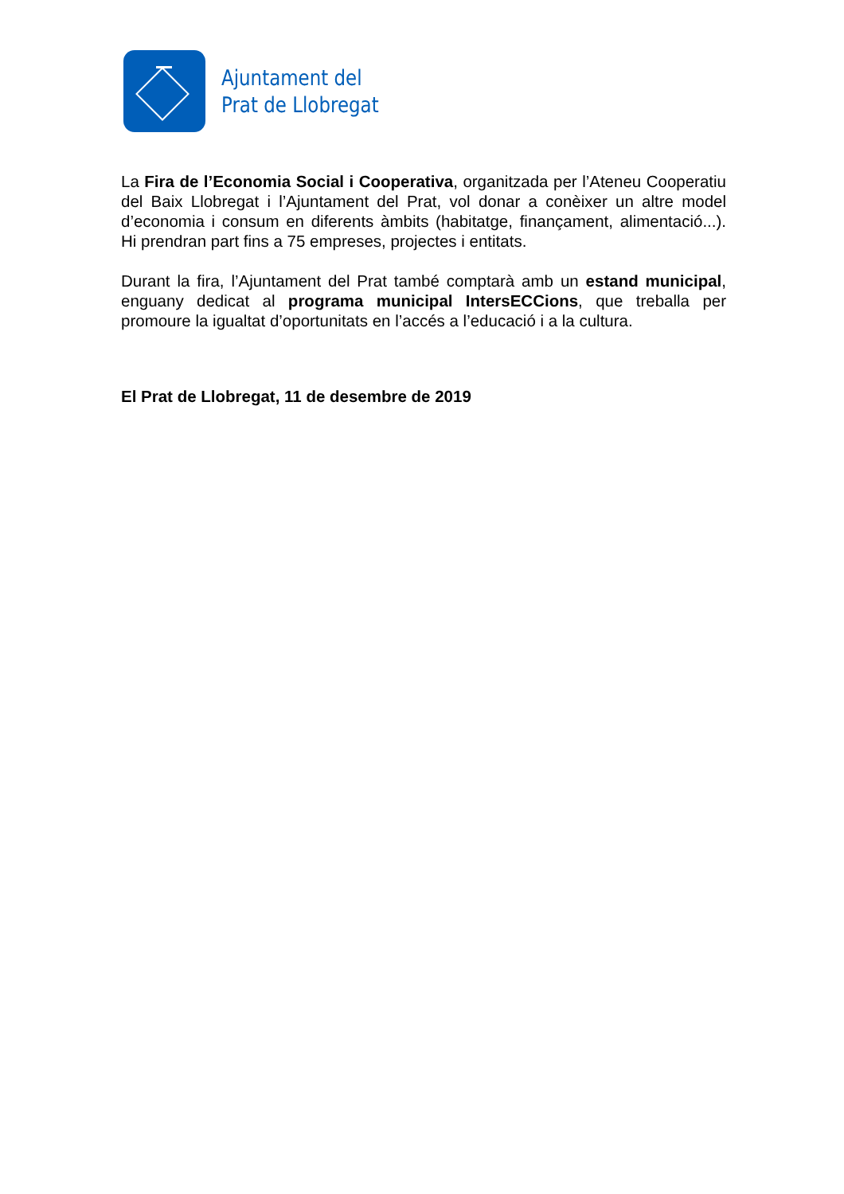Ajuntament del
Prat de Llobregat
La Fira de l’Economia Social i Cooperativa, organitzada per l’Ateneu Cooperatiu del Baix Llobregat i l’Ajuntament del Prat, vol donar a conèixer un altre model d’economia i consum en diferents àmbits (habitatge, finançament, alimentació...). Hi prendran part fins a 75 empreses, projectes i entitats.
Durant la fira, l’Ajuntament del Prat també comptarà amb un estand municipal, enguany dedicat al programa municipal IntersECCions, que treballa per promoure la igualtat d’oportunitats en l’accés a l’educació i a la cultura.
El Prat de Llobregat, 11 de desembre de 2019